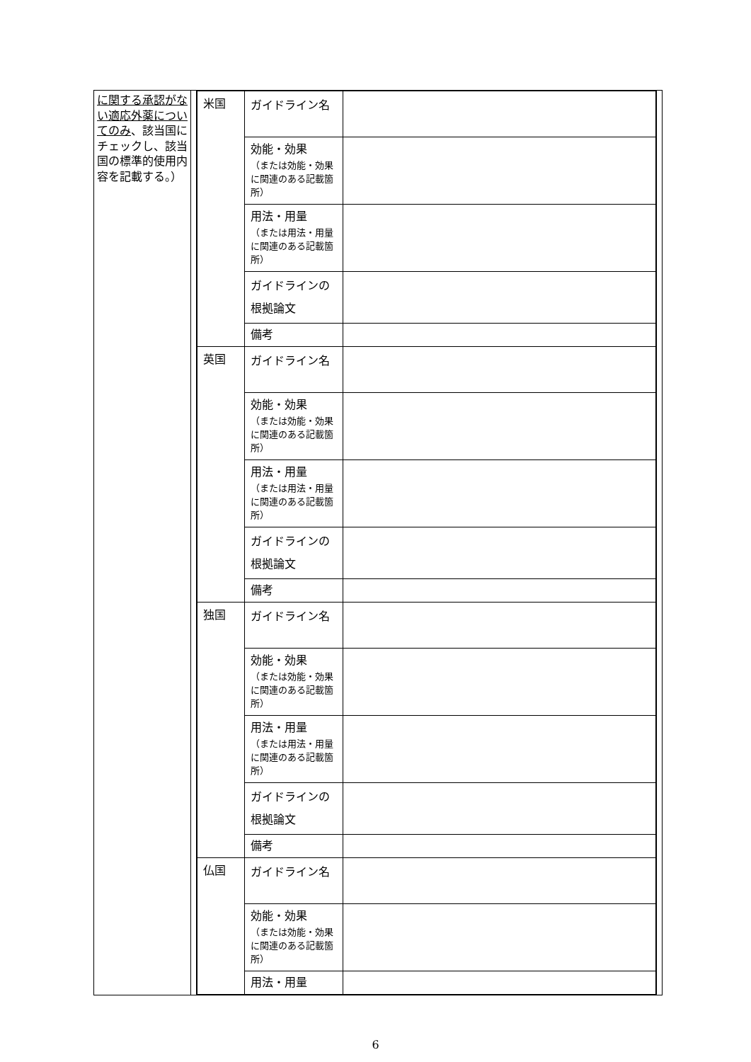| に関する承認がない適応外薬についてのみ 、該当国にチェックし、該当国の標準的使用内容を記載する。） | | / 米国 / ガイドライン名 / / / / 効能・効果 （または効能・効果に関連のある記載箇所） / / / / 用法・用量 （または用法・用量に関連のある記載箇所） / / / / ガイドラインの根拠論文 / / / / 備考 / / / 英国 / ガイドライン名 / / / / 効能・効果 （または効能・効果に関連のある記載箇所） / / / / 用法・用量 （または用法・用量に関連のある記載箇所） / / / / ガイドラインの根拠論文 / / / / 備考 / / / 独国 / ガイドライン名 / / / / 効能・効果 （または効能・効果に関連のある記載箇所） / / / / 用法・用量 （または用法・用量に関連のある記載箇所） / / / / ガイドラインの根拠論文 / / / / 備考 / / / 仏国 / ガイドライン名 / / / / 効能・効果 （または効能・効果に関連のある記載箇所） / / / / 用法・用量 / / | |
6